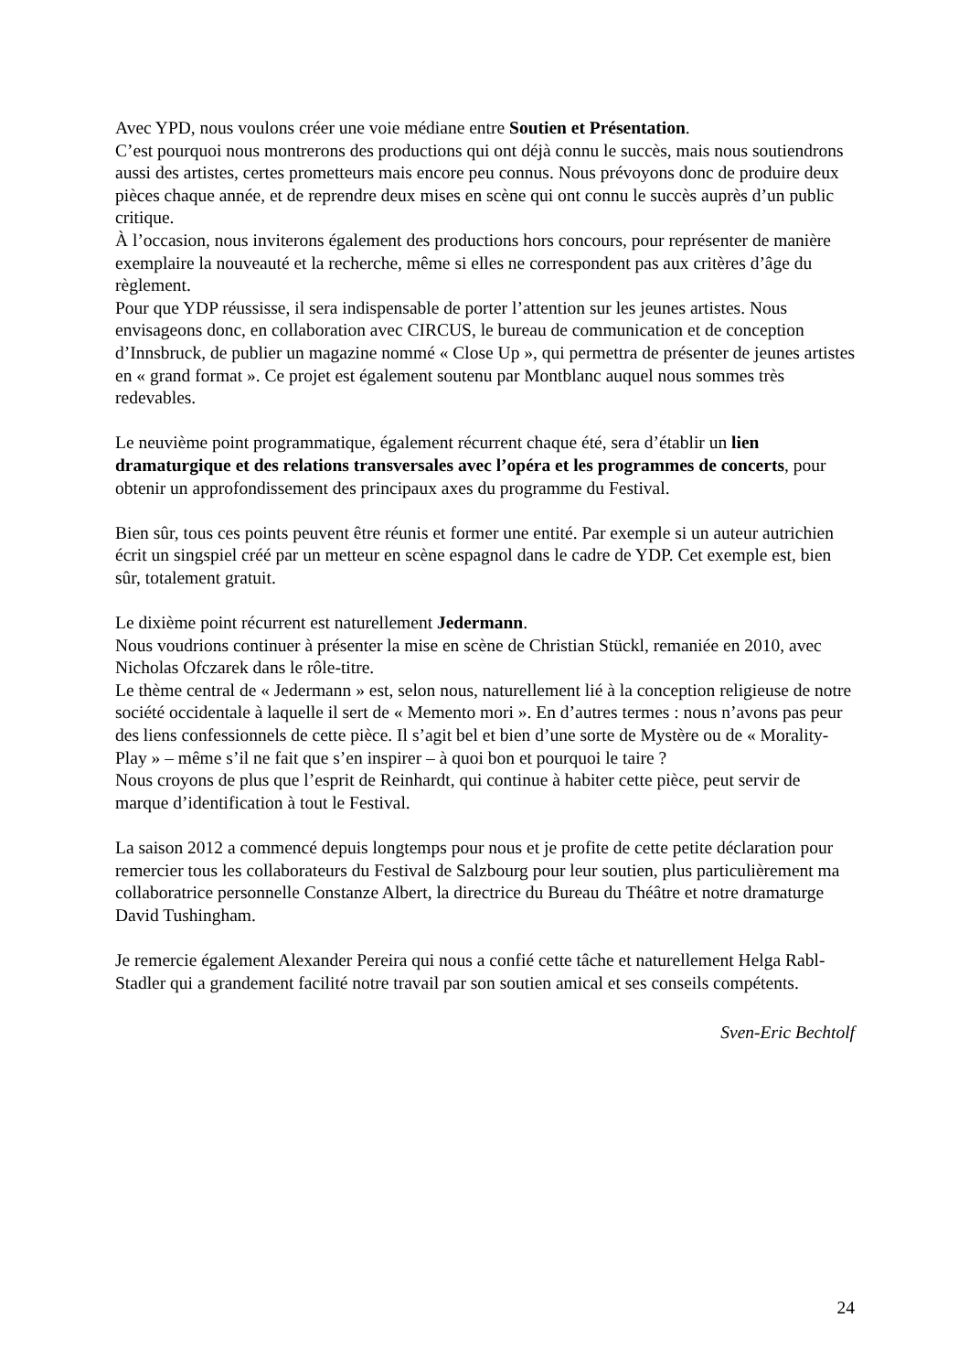Avec YPD, nous voulons créer une voie médiane entre Soutien et Présentation.
C’est pourquoi nous montrerons des productions qui ont déjà connu le succès, mais nous soutiendrons aussi des artistes, certes prometteurs mais encore peu connus. Nous prévoyons donc de produire deux pièces chaque année, et de reprendre deux mises en scène qui ont connu le succès auprès d’un public critique.
À l’occasion, nous inviterons également des productions hors concours, pour représenter de manière exemplaire la nouveauté et la recherche, même si elles ne correspondent pas aux critères d’âge du règlement.
Pour que YDP réussisse, il sera indispensable de porter l’attention sur les jeunes artistes. Nous envisageons donc, en collaboration avec CIRCUS, le bureau de communication et de conception d’Innsbruck, de publier un magazine nommé « Close Up », qui permettra de présenter de jeunes artistes en « grand format ». Ce projet est également soutenu par Montblanc auquel nous sommes très redevables.
Le neuvième point programmatique, également récurrent chaque été, sera d’établir un lien dramaturgique et des relations transversales avec l’opéra et les programmes de concerts, pour obtenir un approfondissement des principaux axes du programme du Festival.
Bien sûr, tous ces points peuvent être réunis et former une entité. Par exemple si un auteur autrichien écrit un singspiel créé par un metteur en scène espagnol dans le cadre de YDP. Cet exemple est, bien sûr, totalement gratuit.
Le dixième point récurrent est naturellement Jedermann.
Nous voudrions continuer à présenter la mise en scène de Christian Stückl, remaniée en 2010, avec Nicholas Ofczarek dans le rôle-titre.
Le thème central de « Jedermann » est, selon nous, naturellement lié à la conception religieuse de notre société occidentale à laquelle il sert de « Memento mori ». En d’autres termes : nous n’avons pas peur des liens confessionnels de cette pièce. Il s’agit bel et bien d’une sorte de Mystère ou de « Morality-Play » – même s’il ne fait que s’en inspirer – à quoi bon et pourquoi le taire ?
Nous croyons de plus que l’esprit de Reinhardt, qui continue à habiter cette pièce, peut servir de marque d’identification à tout le Festival.
La saison 2012 a commencé depuis longtemps pour nous et je profite de cette petite déclaration pour remercier tous les collaborateurs du Festival de Salzbourg pour leur soutien, plus particulièrement ma collaboratrice personnelle Constanze Albert, la directrice du Bureau du Théâtre et notre dramaturge David Tushingham.
Je remercie également Alexander Pereira qui nous a confié cette tâche et naturellement Helga Rabl-Stadler qui a grandement facilité notre travail par son soutien amical et ses conseils compétents.
Sven-Eric Bechtolf
24